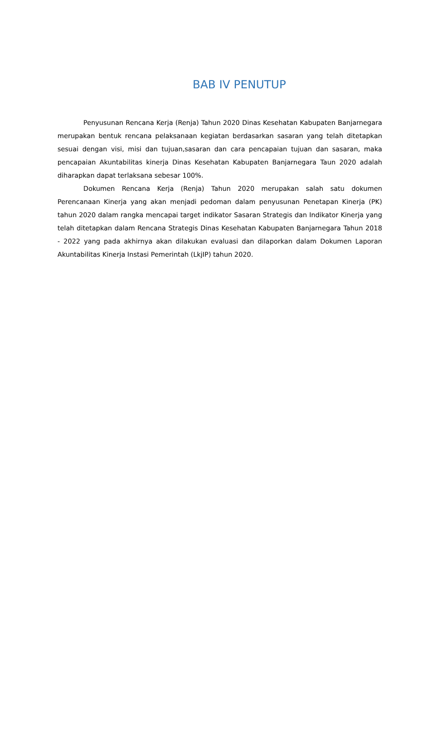BAB IV PENUTUP
Penyusunan Rencana Kerja (Renja) Tahun 2020 Dinas Kesehatan Kabupaten Banjarnegara merupakan bentuk rencana pelaksanaan kegiatan berdasarkan sasaran yang telah ditetapkan sesuai dengan visi, misi dan tujuan,sasaran dan cara pencapaian tujuan dan sasaran, maka pencapaian Akuntabilitas kinerja Dinas Kesehatan Kabupaten Banjarnegara Taun 2020 adalah diharapkan dapat terlaksana sebesar 100%.
Dokumen Rencana Kerja (Renja) Tahun 2020 merupakan salah satu dokumen Perencanaan Kinerja yang akan menjadi pedoman dalam penyusunan Penetapan Kinerja (PK) tahun 2020 dalam rangka mencapai target indikator Sasaran Strategis dan Indikator Kinerja yang telah ditetapkan dalam Rencana Strategis Dinas Kesehatan Kabupaten Banjarnegara Tahun 2018 - 2022 yang pada akhirnya akan dilakukan evaluasi dan dilaporkan dalam Dokumen Laporan Akuntabilitas Kinerja Instasi Pemerintah (LkjIP) tahun 2020.